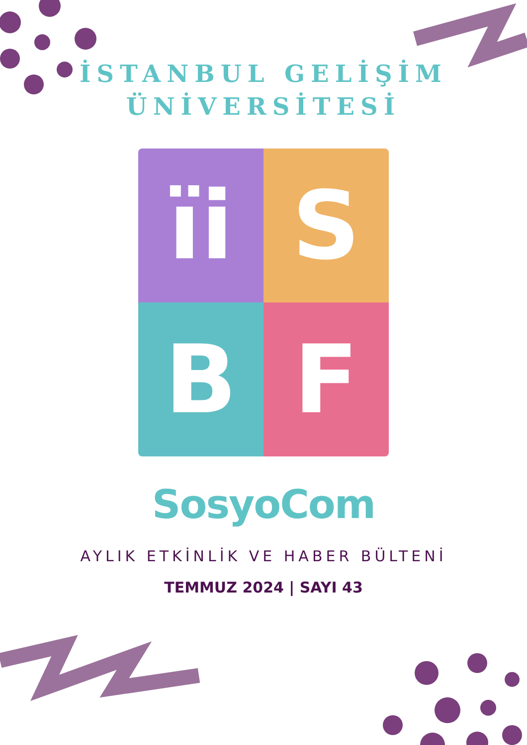İSTANBUL GELİŞİM
ÜNİVERSİTESİ
ïi
S
B
F
SosyoCom
AYLIK ETKİNLİK VE HABER BÜLTENİ
TEMMUZ 2024 | SAYI 43